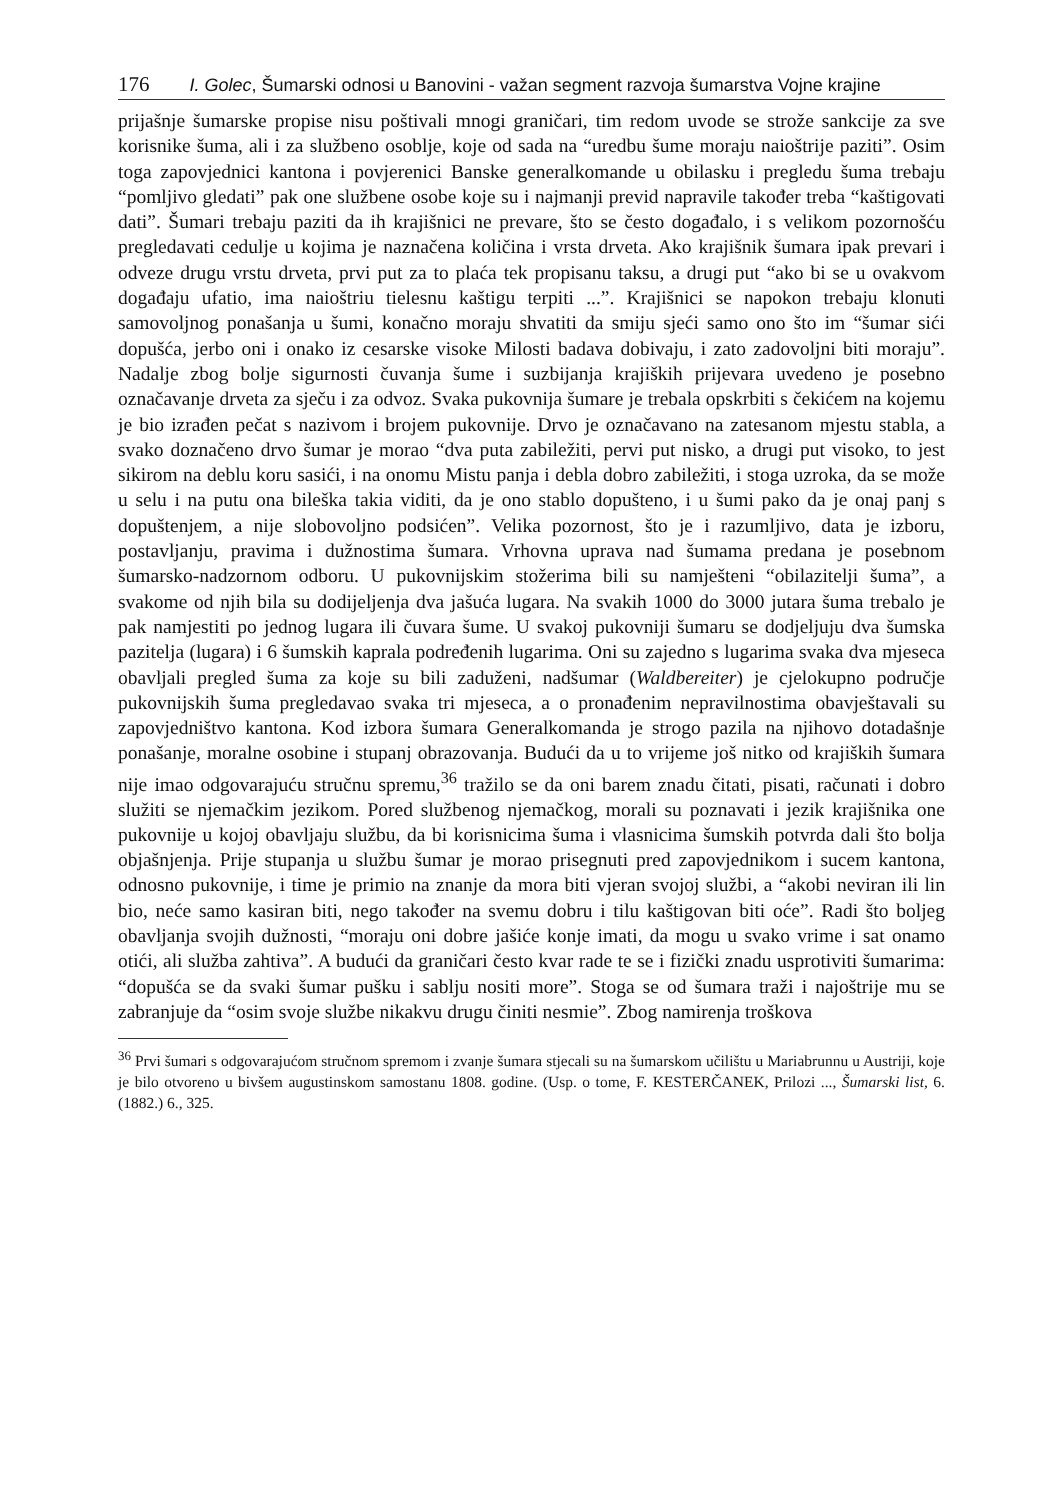176 I. Golec, Šumarski odnosi u Banovini - važan segment razvoja šumarstva Vojne krajine
prijašnje šumarske propise nisu poštivali mnogi graničari, tim redom uvode se strože sankcije za sve korisnike šuma, ali i za službeno osoblje, koje od sada na “uredbu šume moraju naioštrije paziti”. Osim toga zapovjednici kantona i povjerenici Banske generalkomande u obilasku i pregledu šuma trebaju “pomljivo gledati” pak one službene osobe koje su i najmanji previd napravile također treba “kaštigovati dati”. Šumari trebaju paziti da ih krajišnici ne prevare, što se često događalo, i s velikom pozornošću pregledavati cedulje u kojima je naznačena količina i vrsta drveta. Ako krajišnik šumara ipak prevari i odveze drugu vrstu drveta, prvi put za to plaća tek propisanu taksu, a drugi put “ako bi se u ovakvom događaju ufatio, ima naioštriu tielesnu kaštigu terpiti ...”. Krajišnici se napokon trebaju klonuti samovoljnog ponašanja u šumi, konačno moraju shvatiti da smiju sjeći samo ono što im “šumar sići dopušća, jerbo oni i onako iz cesarske visoke Milosti badava dobivaju, i zato zadovoljni biti moraju”. Nadalje zbog bolje sigurnosti čuvanja šume i suzbijanja krajiških prijevara uvedeno je posebno označavanje drveta za sječu i za odvoz. Svaka pukovnija šumare je trebala opskrbiti s čekićem na kojemu je bio izrađen pečat s nazivom i brojem pukovnije. Drvo je označavano na zatesanom mjestu stabla, a svako doznačeno drvo šumar je morao “dva puta zabiležiti, pervi put nisko, a drugi put visoko, to jest sikirom na deblu koru sasići, i na onomu Mistu panja i debla dobro zabiležiti, i stoga uzroka, da se može u selu i na putu ona bileška takia viditi, da je ono stablo dopušteno, i u šumi pako da je onaj panj s dopuštenjem, a nije slobovoljno podsićen”. Velika pozornost, što je i razumljivo, data je izboru, postavljanju, pravima i dužnostima šumara. Vrhovna uprava nad šumama predana je posebnom šumarsko-nadzornom odboru. U pukovnijskim stožerima bili su namješteni “obilazitelji šuma”, a svakome od njih bila su dodijeljenja dva jašuća lugara. Na svakih 1000 do 3000 jutara šuma trebalo je pak namjestiti po jednog lugara ili čuvara šume. U svakoj pukovniji šumaru se dodjeljuju dva šumska pazitelja (lugara) i 6 šumskih kaprala podređenih lugarima. Oni su zajedno s lugarima svaka dva mjeseca obavljali pregled šuma za koje su bili zaduženi, nadšumar (Waldbereiter) je cjelokupno područje pukovnijskih šuma pregledavao svaka tri mjeseca, a o pronađenim nepravilnostima obavještavali su zapovjedništvo kantona. Kod izbora šumara Generalkomanda je strogo pazila na njihovo dotadašnje ponašanje, moralne osobine i stupanj obrazovanja. Budući da u to vrijeme još nitko od krajiških šumara nije imao odgovarajuću stručnu spremu,<sup>36</sup> tražilo se da oni barem znadu čitati, pisati, računati i dobro služiti se njemačkim jezikom. Pored službenog njemačkog, morali su poznavati i jezik krajišnika one pukovnije u kojoj obavljaju službu, da bi korisnicima šuma i vlasnicima šumskih potvrda dali što bolja objašnjenja. Prije stupanja u službu šumar je morao prisegnuti pred zapovjednikom i sucem kantona, odnosno pukovnije, i time je primio na znanje da mora biti vjeran svojoj službi, a “akobi neviran ili lin bio, neće samo kasiran biti, nego također na svemu dobru i tilu kaštigovan biti oće”. Radi što boljeg obavljanja svojih dužnosti, “moraju oni dobre jašiće konje imati, da mogu u svako vrime i sat onamo otići, ali služba zahtiva”. A budući da graničari često kvar rade te se i fizički znadu usprotiviti šumarima: “dopušća se da svaki šumar pušku i sablju nositi more”. Stoga se od šumara traži i najoštrije mu se zabranjuje da “osim svoje službe nikakvu drugu činiti nesmie”. Zbog namirenja troškova
<sup>36</sup> Prvi šumari s odgovarajućom stručnom spremom i zvanje šumara stjecali su na šumarskom učilištu u Mariabrunnu u Austriji, koje je bilo otvoreno u bivšem augustinskom samostanu 1808. godine. (Usp. o tome, F. KESTERČANEK, Prilozi ..., Šumarski list, 6. (1882.) 6., 325.